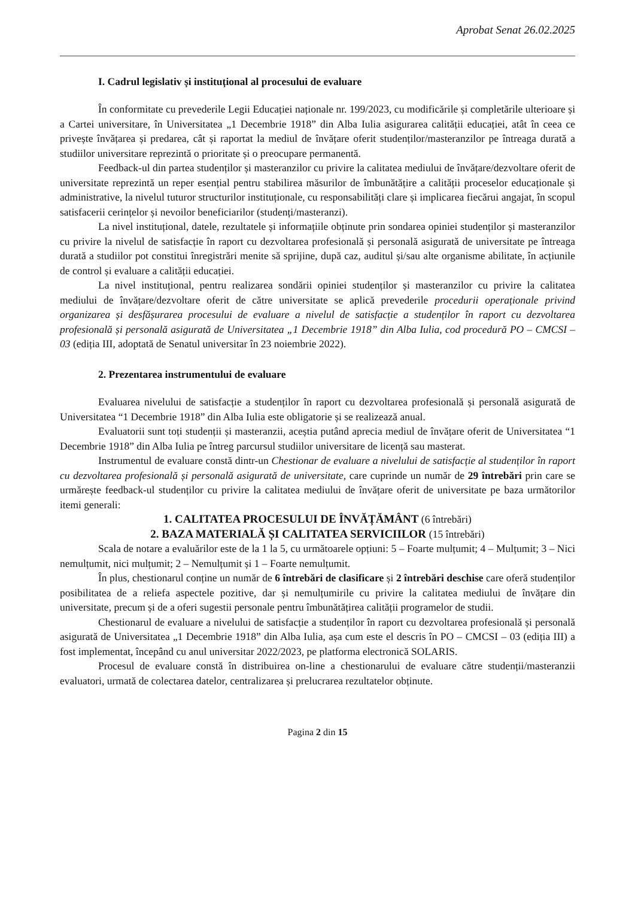Aprobat Senat 26.02.2025
I. Cadrul legislativ și instituțional al procesului de evaluare
În conformitate cu prevederile Legii Educației naționale nr. 199/2023, cu modificările și completările ulterioare și a Cartei universitare, în Universitatea „1 Decembrie 1918” din Alba Iulia asigurarea calității educației, atât în ceea ce privește învățarea și predarea, cât și raportat la mediul de învățare oferit studenților/masteranzilor pe întreaga durată a studiilor universitare reprezintă o prioritate și o preocupare permanentă.
Feedback-ul din partea studenților și masteranzilor cu privire la calitatea mediului de învățare/dezvoltare oferit de universitate reprezintă un reper esențial pentru stabilirea măsurilor de îmbunătățire a calității proceselor educaționale și administrative, la nivelul tuturor structurilor instituționale, cu responsabilități clare și implicarea fiecărui angajat, în scopul satisfacerii cerințelor și nevoilor beneficiarilor (studenți/masteranzi).
La nivel instituțional, datele, rezultatele și informațiile obținute prin sondarea opiniei studenților și masteranzilor cu privire la nivelul de satisfacție în raport cu dezvoltarea profesională și personală asigurată de universitate pe întreaga durată a studiilor pot constitui înregistrări menite să sprijine, după caz, auditul și/sau alte organisme abilitate, în acțiunile de control și evaluare a calității educației.
La nivel instituțional, pentru realizarea sondării opiniei studenților și masteranzilor cu privire la calitatea mediului de învățare/dezvoltare oferit de către universitate se aplică prevederile procedurii operaționale privind organizarea și desfășurarea procesului de evaluare a nivelul de satisfacție a studenților în raport cu dezvoltarea profesională și personală asigurată de Universitatea „1 Decembrie 1918” din Alba Iulia, cod procedură PO – CMCSI – 03 (ediția III, adoptată de Senatul universitar în 23 noiembrie 2022).
2. Prezentarea instrumentului de evaluare
Evaluarea nivelului de satisfacție a studenților în raport cu dezvoltarea profesională și personală asigurată de Universitatea “1 Decembrie 1918” din Alba Iulia este obligatorie și se realizează anual.
Evaluatorii sunt toți studenții și masteranzii, aceștia putând aprecia mediul de învățare oferit de Universitatea “1 Decembrie 1918” din Alba Iulia pe întreg parcursul studiilor universitare de licență sau masterat.
Instrumentul de evaluare constă dintr-un Chestionar de evaluare a nivelului de satisfacție al studenților în raport cu dezvoltarea profesională și personală asigurată de universitate, care cuprinde un număr de 29 întrebări prin care se urmărește feedback-ul studenților cu privire la calitatea mediului de învățare oferit de universitate pe baza următorilor itemi generali:
1. CALITATEA PROCESULUI DE ÎNVĂȚĂMÂNT (6 întrebări)
2. BAZA MATERIALĂ ȘI CALITATEA SERVICIILOR (15 întrebări)
Scala de notare a evaluărilor este de la 1 la 5, cu următoarele opțiuni: 5 – Foarte mulțumit; 4 – Mulțumit; 3 – Nici nemulțumit, nici mulțumit; 2 – Nemulțumit și 1 – Foarte nemulțumit.
În plus, chestionarul conține un număr de 6 întrebări de clasificare și 2 întrebări deschise care oferă studenților posibilitatea de a reliefa aspectele pozitive, dar și nemulțumirile cu privire la calitatea mediului de învățare din universitate, precum și de a oferi sugestii personale pentru îmbunătățirea calității programelor de studii.
Chestionarul de evaluare a nivelului de satisfacție a studenților în raport cu dezvoltarea profesională și personală asigurată de Universitatea „1 Decembrie 1918” din Alba Iulia, așa cum este el descris în PO – CMCSI – 03 (ediția III) a fost implementat, începând cu anul universitar 2022/2023, pe platforma electronică SOLARIS.
Procesul de evaluare constă în distribuirea on-line a chestionarului de evaluare către studenții/masteranzii evaluatori, urmată de colectarea datelor, centralizarea și prelucrarea rezultatelor obținute.
Pagina 2 din 15